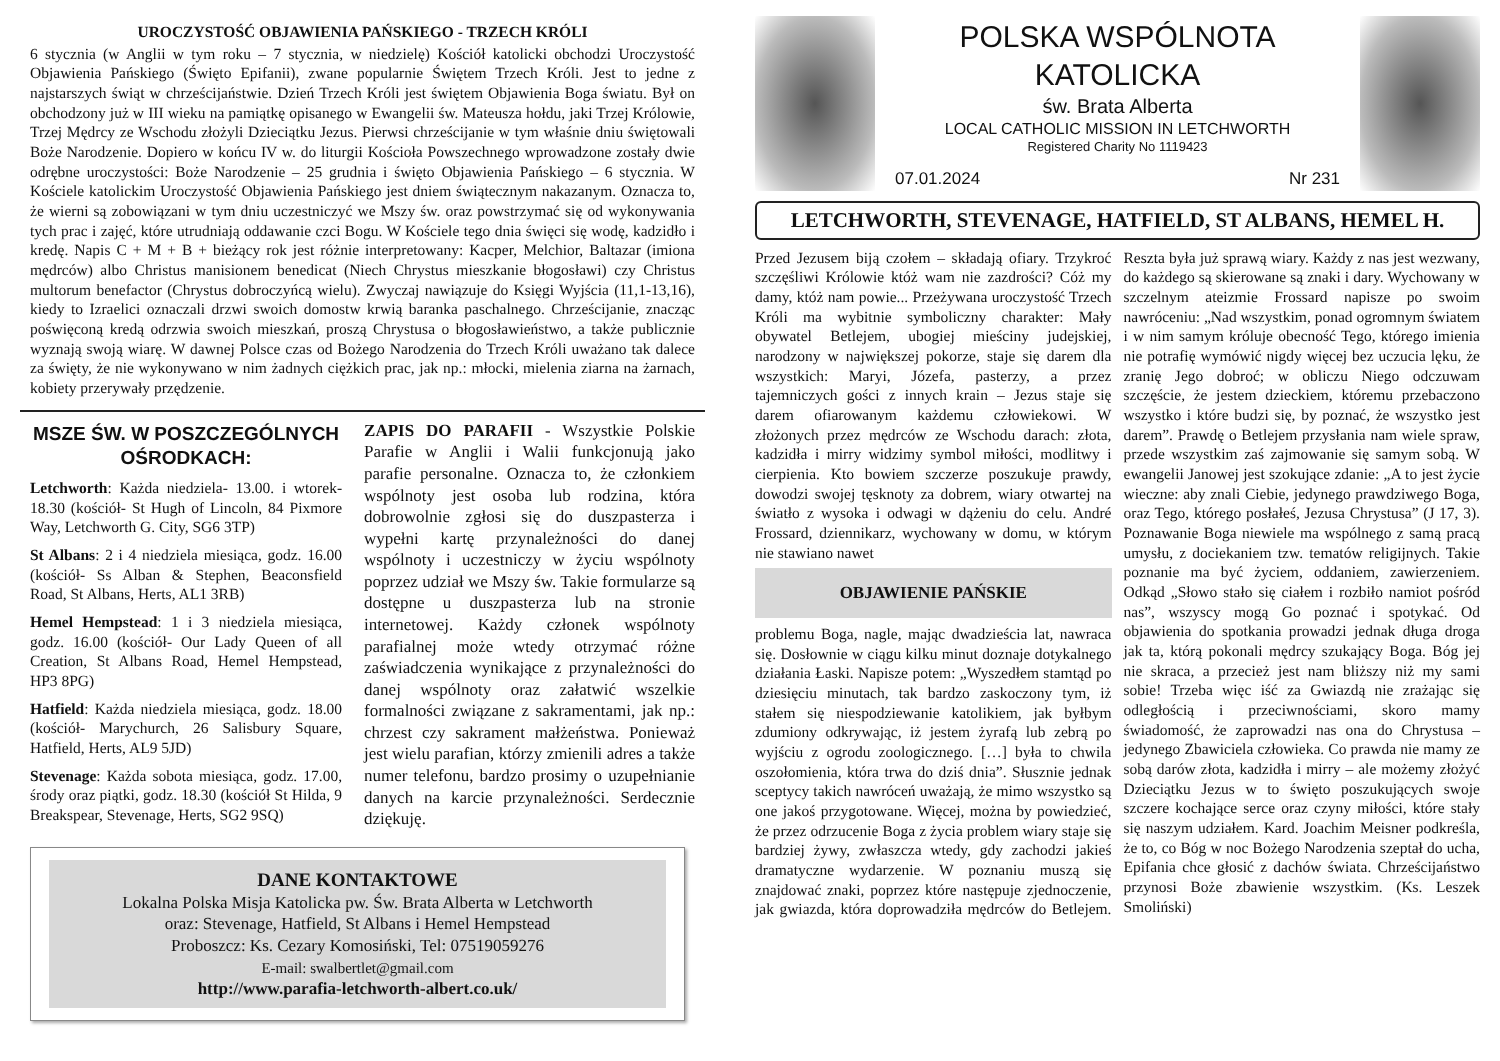UROCZYSTOŚĆ OBJAWIENIA PAŃSKIEGO - TRZECH KRÓLI
6 stycznia (w Anglii w tym roku – 7 stycznia, w niedzielę) Kościół katolicki obchodzi Uroczystość Objawienia Pańskiego (Święto Epifanii), zwane popularnie Świętem Trzech Króli. Jest to jedne z najstarszych świąt w chrześcijaństwie. Dzień Trzech Króli jest świętem Objawienia Boga światu. Był on obchodzony już w III wieku na pamiątkę opisanego w Ewangelii św. Mateusza hołdu, jaki Trzej Królowie, Trzej Mędrcy ze Wschodu złożyli Dzieciątku Jezus. Pierwsi chrześcijanie w tym właśnie dniu świętowali Boże Narodzenie. Dopiero w końcu IV w. do liturgii Kościoła Powszechnego wprowadzone zostały dwie odrębne uroczystości: Boże Narodzenie – 25 grudnia i święto Objawienia Pańskiego – 6 stycznia. W Kościele katolickim Uroczystość Objawienia Pańskiego jest dniem świątecznym nakazanym. Oznacza to, że wierni są zobowiązani w tym dniu uczestniczyć we Mszy św. oraz powstrzymać się od wykonywania tych prac i zajęć, które utrudniają oddawanie czci Bogu. W Kościele tego dnia święci się wodę, kadzidło i kredę. Napis C + M + B + bieżący rok jest różnie interpretowany: Kacper, Melchior, Baltazar (imiona mędrców) albo Christus manisionem benedicat (Niech Chrystus mieszkanie błogosławi) czy Christus multorum benefactor (Chrystus dobroczyńcą wielu). Zwyczaj nawiązuje do Księgi Wyjścia (11,1-13,16), kiedy to Izraelici oznaczali drzwi swoich domostw krwią baranka paschalnego. Chrześcijanie, znacząc poświęconą kredą odrzwia swoich mieszkań, proszą Chrystusa o błogosławieństwo, a także publicznie wyznają swoją wiarę. W dawnej Polsce czas od Bożego Narodzenia do Trzech Króli uważano tak dalece za święty, że nie wykonywano w nim żadnych ciężkich prac, jak np.: młocki, mielenia ziarna na żarnach, kobiety przerywały przędzenie.
MSZE ŚW. W POSZCZEGÓLNYCH OŚRODKACH:
Letchworth: Każda niedziela- 13.00. i wtorek- 18.30 (kościół- St Hugh of Lincoln, 84 Pixmore Way, Letchworth G. City, SG6 3TP)
St Albans: 2 i 4 niedziela miesiąca, godz. 16.00 (kościół- Ss Alban & Stephen, Beaconsfield Road, St Albans, Herts, AL1 3RB)
Hemel Hempstead: 1 i 3 niedziela miesiąca, godz. 16.00 (kościół- Our Lady Queen of all Creation, St Albans Road, Hemel Hempstead, HP3 8PG)
Hatfield: Każda niedziela miesiąca, godz. 18.00 (kościół- Marychurch, 26 Salisbury Square, Hatfield, Herts, AL9 5JD)
Stevenage: Każda sobota miesiąca, godz. 17.00, środy oraz piątki, godz. 18.30 (kościół St Hilda, 9 Breakspear, Stevenage, Herts, SG2 9SQ)
ZAPIS DO PARAFII - Wszystkie Polskie Parafie w Anglii i Walii funkcjonują jako parafie personalne. Oznacza to, że członkiem wspólnoty jest osoba lub rodzina, która dobrowolnie zgłosi się do duszpasterza i wypełni kartę przynależności do danej wspólnoty i uczestniczy w życiu wspólnoty poprzez udział we Mszy św. Takie formularze są dostępne u duszpasterza lub na stronie internetowej. Każdy członek wspólnoty parafialnej może wtedy otrzymać różne zaświadczenia wynikające z przynależności do danej wspólnoty oraz załatwić wszelkie formalności związane z sakramentami, jak np.: chrzest czy sakrament małżeństwa. Ponieważ jest wielu parafian, którzy zmienili adres a także numer telefonu, bardzo prosimy o uzupełnianie danych na karcie przynależności. Serdecznie dziękuję.
DANE KONTAKTOWE
Lokalna Polska Misja Katolicka pw. Św. Brata Alberta w Letchworth
oraz: Stevenage, Hatfield, St Albans i Hemel Hempstead
Proboszcz: Ks. Cezary Komosiński, Tel: 07519059276
E-mail: swalbertlet@gmail.com
http://www.parafia-letchworth-albert.co.uk/
POLSKA WSPÓLNOTA KATOLICKA
św. Brata Alberta
LOCAL CATHOLIC MISSION IN LETCHWORTH
Registered Charity No 1119423
07.01.2024 Nr 231
LETCHWORTH, STEVENAGE, HATFIELD, ST ALBANS, HEMEL H.
Przed Jezusem biją czołem – składają ofiary. Trzykroć szczęśliwi Królowie któż wam nie zazdrości? Cóż my damy, któż nam powie... Przeżywana uroczystość Trzech Króli ma wybitnie symboliczny charakter: Mały obywatel Betlejem, ubogiej mieściny judejskiej, narodzony w największej pokorze, staje się darem dla wszystkich: Maryi, Józefa, pasterzy, a przez tajemniczych gości z innych krain – Jezus staje się darem ofiarowanym każdemu człowiekowi. W złożonych przez mędrców ze Wschodu darach: złota, kadzidła i mirry widzimy symbol miłości, modlitwy i cierpienia. Kto bowiem szczerze poszukuje prawdy, dowodzi swojej tęsknoty za dobrem, wiary otwartej na światło z wysoka i odwagi w dążeniu do celu. André Frossard, dziennikarz, wychowany w domu, w którym nie stawiano nawet
OBJAWIENIE PAŃSKIE
problemu Boga, nagle, mając dwadzieścia lat, nawraca się. Dosłownie w ciągu kilku minut doznaje dotykalnego działania Łaski. Napisze potem: „Wyszedłem stamtąd po dziesięciu minutach, tak bardzo zaskoczony tym, iż stałem się niespodziewanie katolikiem, jak byłbym zdumiony odkrywając, iż jestem żyrafą lub zebrą po wyjściu z ogrodu zoologicznego. […] była to chwila oszołomienia, która trwa do dziś dnia”. Słusznie jednak sceptycy takich nawróceń uważają, że mimo wszystko są one jakoś przygotowane. Więcej, można by powiedzieć, że przez odrzucenie Boga z życia problem wiary staje się bardziej żywy, zwłaszcza wtedy, gdy zachodzi jakieś dramatyczne wydarzenie. W poznaniu muszą się znajdować znaki, poprzez które następuje zjednoczenie, jak gwiazda, która doprowadziła mędrców do Betlejem. Reszta była już sprawą wiary. Każdy z nas jest wezwany, do każdego są skierowane są znaki i dary. Wychowany w szczelnym ateizmie Frossard napisze po swoim nawróceniu: „Nad wszystkim, ponad ogromnym światem i w nim samym króluje obecność Tego, którego imienia nie potrafię wymówić nigdy więcej bez uczucia lęku, że zranię Jego dobroć; w obliczu Niego odczuwam szczęście, że jestem dzieckiem, któremu przebaczono wszystko i które budzi się, by poznać, że wszystko jest darem”. Prawdę o Betlejem przysłania nam wiele spraw, przede wszystkim zaś zajmowanie się samym sobą. W ewangelii Janowej jest szokujące zdanie: „A to jest życie wieczne: aby znali Ciebie, jedynego prawdziwego Boga, oraz Tego, którego posłałeś, Jezusa Chrystusa” (J 17, 3). Poznawanie Boga niewiele ma wspólnego z samą pracą umysłu, z dociekaniem tzw. tematów religijnych. Takie poznanie ma być życiem, oddaniem, zawierzeniem. Odkąd „Słowo stało się ciałem i rozbiło namiot pośród nas”, wszyscy mogą Go poznać i spotykać. Od objawienia do spotkania prowadzi jednak długa droga jak ta, którą pokonali mędrcy szukający Boga. Bóg jej nie skraca, a przecież jest nam bliższy niż my sami sobie! Trzeba więc iść za Gwiazdą nie zrażając się odległością i przeciwnościami, skoro mamy świadomość, że zaprowadzi nas ona do Chrystusa – jedynego Zbawiciela człowieka. Co prawda nie mamy ze sobą darów złota, kadzidła i mirry – ale możemy złożyć Dzieciątku Jezus w to święto poszukujących swoje szczere kochające serce oraz czyny miłości, które stały się naszym udziałem. Kard. Joachim Meisner podkreśla, że to, co Bóg w noc Bożego Narodzenia szeptał do ucha, Epifania chce głosić z dachów świata. Chrześcijaństwo przynosi Boże zbawienie wszystkim. (Ks. Leszek Smoliński)